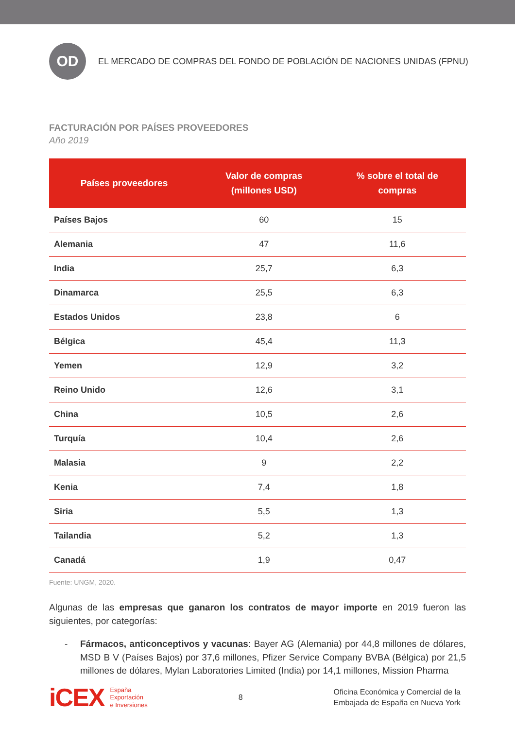OD
EL MERCADO DE COMPRAS DEL FONDO DE POBLACIÓN DE NACIONES UNIDAS (FPNU)
FACTURACIÓN POR PAÍSES PROVEEDORES
Año 2019
| Países proveedores | Valor de compras (millones USD) | % sobre el total de compras |
| --- | --- | --- |
| Países Bajos | 60 | 15 |
| Alemania | 47 | 11,6 |
| India | 25,7 | 6,3 |
| Dinamarca | 25,5 | 6,3 |
| Estados Unidos | 23,8 | 6 |
| Bélgica | 45,4 | 11,3 |
| Yemen | 12,9 | 3,2 |
| Reino Unido | 12,6 | 3,1 |
| China | 10,5 | 2,6 |
| Turquía | 10,4 | 2,6 |
| Malasia | 9 | 2,2 |
| Kenia | 7,4 | 1,8 |
| Siria | 5,5 | 1,3 |
| Tailandia | 5,2 | 1,3 |
| Canadá | 1,9 | 0,47 |
Fuente: UNGM, 2020.
Algunas de las empresas que ganaron los contratos de mayor importe en 2019 fueron las siguientes, por categorías:
- Fármacos, anticonceptivos y vacunas: Bayer AG (Alemania) por 44,8 millones de dólares, MSD B V (Países Bajos) por 37,6 millones, Pfizer Service Company BVBA (Bélgica) por 21,5 millones de dólares, Mylan Laboratories Limited (India) por 14,1 millones, Mission Pharma
iCEX España
Exportación
e Inversiones
8
Oficina Económica y Comercial de la
Embajada de España en Nueva York